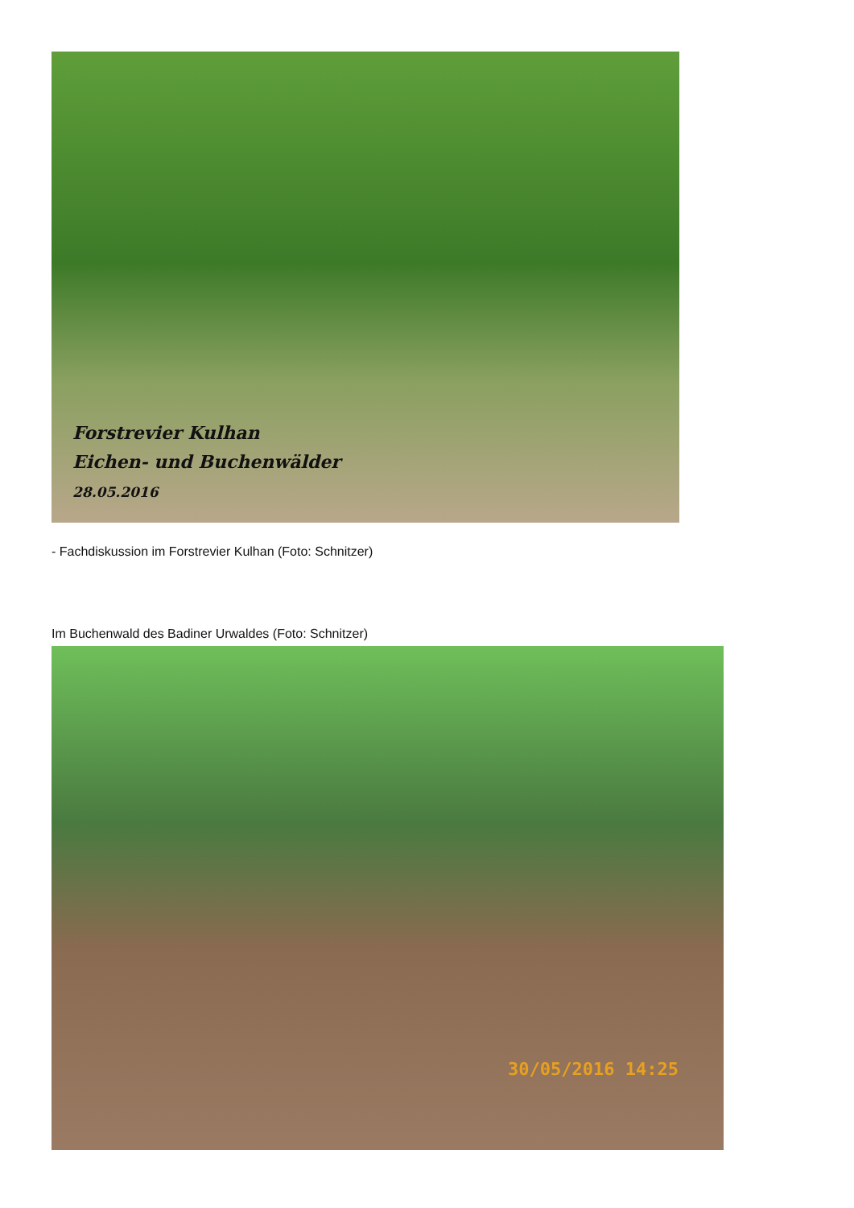Forstrevier Kulhan
Eichen- und Buchenwälder
28.05.2016
- Fachdiskussion im Forstrevier Kulhan (Foto: Schnitzer)
Im Buchenwald des Badiner Urwaldes (Foto: Schnitzer)
30/05/2016 14:25